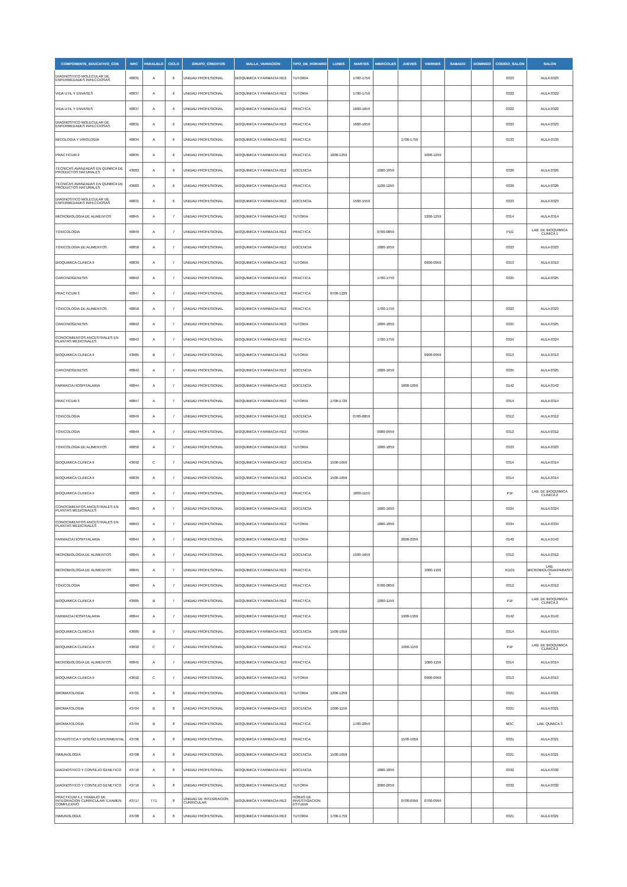| COMPONENTE_EDUCATIVO_COE | NRC | PARALELO | CICLO | GRUPO_CREDITOS | MALLA_VARIACION | TIPO_DE_HORARIO | LUNES | MARTES | MIERCOLES | JUEVES | VIERNES | SABADO | DOMINGO | CODIGO_SALON | SALON |
| --- | --- | --- | --- | --- | --- | --- | --- | --- | --- | --- | --- | --- | --- | --- | --- |
| DIAGNOSTICO MOLECULAR DE ENFERMEDADES INFECCIOSAS | 40831 | A | 6 | UNIDAD PROFESIONAL | BIOQUIMICA Y FARMACIA RE2 | TUTORIA | | 1700-1759 | | | | | | 0323 | AULA 0323 |
| VIDA UTIL Y ENVASES | 40837 | A | 6 | UNIDAD PROFESIONAL | BIOQUIMICA Y FARMACIA RE2 | TUTORIA | | 1700-1759 | | | | | | 0322 | AULA 0322 |
| VIDA UTIL Y ENVASES | 40837 | A | 6 | UNIDAD PROFESIONAL | BIOQUIMICA Y FARMACIA RE2 | PRACTICA | | 1600-1659 | | | | | | 0322 | AULA 0322 |
| DIAGNOSTICO MOLECULAR DE ENFERMEDADES INFECCIOSAS | 40831 | A | 6 | UNIDAD PROFESIONAL | BIOQUIMICA Y FARMACIA RE2 | PRACTICA | | 1600-1659 | | | | | | 0323 | AULA 0323 |
| MICOLOGIA Y VIROLOGIA | 40834 | A | 6 | UNIDAD PROFESIONAL | BIOQUIMICA Y FARMACIA RE2 | PRACTICA | | | | 1700-1759 | | | | 0133 | AULA 0133 |
| PRACTICUM 2 | 40835 | A | 6 | UNIDAD PROFESIONAL | BIOQUIMICA Y FARMACIA RE2 | PRACTICA | 1000-1259 | | | | 1000-1259 | | | | |
| TECNICAS AVANZADAS EN QUIMICA DE PRODUCTOS NATURALES | 43683 | A | 6 | UNIDAD PROFESIONAL | BIOQUIMICA Y FARMACIA RE2 | DOCENCIA | | | 1000-1059 | | | | | 0326 | AULA 0326 |
| TECNICAS AVANZADAS EN QUIMICA DE PRODUCTOS NATURALES | 43683 | A | 6 | UNIDAD PROFESIONAL | BIOQUIMICA Y FARMACIA RE2 | PRACTICA | | | 1100-1259 | | | | | 0326 | AULA 0326 |
| DIAGNOSTICO MOLECULAR DE ENFERMEDADES INFECCIOSAS | 40831 | A | 6 | UNIDAD PROFESIONAL | BIOQUIMICA Y FARMACIA RE2 | DOCENCIA | | 1500-1559 | | | | | | 0323 | AULA 0323 |
| MICROBIOLOGIA DE ALIMENTOS | 40845 | A | 7 | UNIDAD PROFESIONAL | BIOQUIMICA Y FARMACIA RE2 | TUTORIA | | | | | 1200-1259 | | | 0314 | AULA 0314 |
| TOXICOLOGIA | 40849 | A | 7 | UNIDAD PROFESIONAL | BIOQUIMICA Y FARMACIA RE2 | PRACTICA | | | 0700-0859 | | | | | P1G | LAB. DE BIOQUIMICA CLINICA 1 |
| TOXICOLOGIA DE ALIMENTOS | 40850 | A | 7 | UNIDAD PROFESIONAL | BIOQUIMICA Y FARMACIA RE2 | DOCENCIA | | | 1600-1659 | | | | | 0323 | AULA 0323 |
| BIOQUIMICA CLINICA II | 40839 | A | 7 | UNIDAD PROFESIONAL | BIOQUIMICA Y FARMACIA RE2 | TUTORIA | | | | | 0900-0959 | | | 0313 | AULA 0313 |
| CARCINOGENESIS | 40842 | A | 7 | UNIDAD PROFESIONAL | BIOQUIMICA Y FARMACIA RE2 | PRACTICA | | | 1700-1759 | | | | | 0325 | AULA 0325 |
| PRACTICUM 3 | 40847 | A | 7 | UNIDAD PROFESIONAL | BIOQUIMICA Y FARMACIA RE2 | PRACTICA | 0700-1229 | | | | | | | | |
| TOXICOLOGIA DE ALIMENTOS | 40850 | A | 7 | UNIDAD PROFESIONAL | BIOQUIMICA Y FARMACIA RE2 | PRACTICA | | | 1700-1759 | | | | | 0323 | AULA 0323 |
| CARCINOGENESIS | 40842 | A | 7 | UNIDAD PROFESIONAL | BIOQUIMICA Y FARMACIA RE2 | TUTORIA | | | 1800-1859 | | | | | 0325 | AULA 0325 |
| CONOCIMIENTOS ANCESTRALES EN PLANTAS MEDICINALES | 40843 | A | 7 | UNIDAD PROFESIONAL | BIOQUIMICA Y FARMACIA RE2 | PRACTICA | | | 1700-1759 | | | | | 0324 | AULA 0324 |
| BIOQUIMICA CLINICA II | 43685 | B | 7 | UNIDAD PROFESIONAL | BIOQUIMICA Y FARMACIA RE2 | TUTORIA | | | | | 0900-0959 | | | 0313 | AULA 0313 |
| CARCINOGENESIS | 40842 | A | 7 | UNIDAD PROFESIONAL | BIOQUIMICA Y FARMACIA RE2 | DOCENCIA | | | 1600-1659 | | | | | 0325 | AULA 0325 |
| FARMACIA HOSPITALARIA | 40844 | A | 7 | UNIDAD PROFESIONAL | BIOQUIMICA Y FARMACIA RE2 | DOCENCIA | | | | 1800-1859 | | | | 0142 | AULA 0142 |
| PRACTICUM 3 | 40847 | A | 7 | UNIDAD PROFESIONAL | BIOQUIMICA Y FARMACIA RE2 | TUTORIA | 1700-1729 | | | | | | | 0314 | AULA 0314 |
| TOXICOLOGIA | 40849 | A | 7 | UNIDAD PROFESIONAL | BIOQUIMICA Y FARMACIA RE2 | DOCENCIA | | 0700-0859 | | | | | | 0312 | AULA 0312 |
| TOXICOLOGIA | 40849 | A | 7 | UNIDAD PROFESIONAL | BIOQUIMICA Y FARMACIA RE2 | TUTORIA | | | 0900-0959 | | | | | 0312 | AULA 0312 |
| TOXICOLOGIA DE ALIMENTOS | 40850 | A | 7 | UNIDAD PROFESIONAL | BIOQUIMICA Y FARMACIA RE2 | TUTORIA | | | 1800-1859 | | | | | 0323 | AULA 0323 |
| BIOQUIMICA CLINICA II | 43692 | C | 7 | UNIDAD PROFESIONAL | BIOQUIMICA Y FARMACIA RE2 | DOCENCIA | 1500-1659 | | | | | | | 0314 | AULA 0314 |
| BIOQUIMICA CLINICA II | 40839 | A | 7 | UNIDAD PROFESIONAL | BIOQUIMICA Y FARMACIA RE2 | DOCENCIA | 1500-1659 | | | | | | | 0314 | AULA 0314 |
| BIOQUIMICA CLINICA II | 40839 | A | 7 | UNIDAD PROFESIONAL | BIOQUIMICA Y FARMACIA RE2 | PRACTICA | | 1000-1159 | | | | | | P1F | LAB. DE BIOQUIMICA CLINICA 2 |
| CONOCIMIENTOS ANCESTRALES EN PLANTAS MEDICINALES | 40843 | A | 7 | UNIDAD PROFESIONAL | BIOQUIMICA Y FARMACIA RE2 | DOCENCIA | | | 1600-1659 | | | | | 0324 | AULA 0324 |
| CONOCIMIENTOS ANCESTRALES EN PLANTAS MEDICINALES | 40843 | A | 7 | UNIDAD PROFESIONAL | BIOQUIMICA Y FARMACIA RE2 | TUTORIA | | | 1800-1859 | | | | | 0334 | AULA 0334 |
| FARMACIA HOSPITALARIA | 40844 | A | 7 | UNIDAD PROFESIONAL | BIOQUIMICA Y FARMACIA RE2 | TUTORIA | | | | 2000-2059 | | | | 0142 | AULA 0142 |
| MICROBIOLOGIA DE ALIMENTOS | 40845 | A | 7 | UNIDAD PROFESIONAL | BIOQUIMICA Y FARMACIA RE2 | DOCENCIA | | 1500-1659 | | | | | | 0312 | AULA 0312 |
| MICROBIOLOGIA DE ALIMENTOS | 40845 | A | 7 | UNIDAD PROFESIONAL | BIOQUIMICA Y FARMACIA RE2 | PRACTICA | | | | | 1000-1159 | | | R1O1 | LAB. MICROBIOLOGIA/PARASIT 1 |
| TOXICOLOGIA | 40849 | A | 7 | UNIDAD PROFESIONAL | BIOQUIMICA Y FARMACIA RE2 | PRACTICA | | | 0700-0859 | | | | | 0312 | AULA 0312 |
| BIOQUIMICA CLINICA II | 43685 | B | 7 | UNIDAD PROFESIONAL | BIOQUIMICA Y FARMACIA RE2 | PRACTICA | | | 1000-1159 | | | | | P1F | LAB. DE BIOQUIMICA CLINICA 2 |
| FARMACIA HOSPITALARIA | 40844 | A | 7 | UNIDAD PROFESIONAL | BIOQUIMICA Y FARMACIA RE2 | PRACTICA | | | | 1900-1959 | | | | 0142 | AULA 0142 |
| BIOQUIMICA CLINICA II | 43685 | B | 7 | UNIDAD PROFESIONAL | BIOQUIMICA Y FARMACIA RE2 | DOCENCIA | 1500-1659 | | | | | | | 0314 | AULA 0314 |
| BIOQUIMICA CLINICA II | 43692 | C | 7 | UNIDAD PROFESIONAL | BIOQUIMICA Y FARMACIA RE2 | PRACTICA | | | | 1000-1159 | | | | P1F | LAB. DE BIOQUIMICA CLINICA 2 |
| MICROBIOLOGIA DE ALIMENTOS | 40845 | A | 7 | UNIDAD PROFESIONAL | BIOQUIMICA Y FARMACIA RE2 | PRACTICA | | | | | 1000-1159 | | | 0314 | AULA 0314 |
| BIOQUIMICA CLINICA II | 43692 | C | 7 | UNIDAD PROFESIONAL | BIOQUIMICA Y FARMACIA RE2 | TUTORIA | | | | | 0900-0959 | | | 0313 | AULA 0313 |
| BROMATOLOGIA | 43701 | A | 8 | UNIDAD PROFESIONAL | BIOQUIMICA Y FARMACIA RE2 | TUTORIA | 1200-1259 | | | | | | | 0321 | AULA 0321 |
| BROMATOLOGIA | 43704 | B | 8 | UNIDAD PROFESIONAL | BIOQUIMICA Y FARMACIA RE2 | DOCENCIA | 1000-1159 | | | | | | | 0321 | AULA 0321 |
| BROMATOLOGIA | 43704 | B | 8 | UNIDAD PROFESIONAL | BIOQUIMICA Y FARMACIA RE2 | PRACTICA | | 1700-2059 | | | | | | M3C | LAB. QUMICA 3 |
| ESTADISTICA Y DISEÑO EXPERIMENTAL | 43706 | A | 8 | UNIDAD PROFESIONAL | BIOQUIMICA Y FARMACIA RE2 | PRACTICA | | | | 1500-1659 | | | | 0321 | AULA 0321 |
| INMUNOLOGIA | 43708 | A | 8 | UNIDAD PROFESIONAL | BIOQUIMICA Y FARMACIA RE2 | DOCENCIA | 1500-1659 | | | | | | | 0321 | AULA 0321 |
| DIAGNOSTICO Y CONSEJO GENETICO | 43716 | A | 8 | UNIDAD PROFESIONAL | BIOQUIMICA Y FARMACIA RE2 | DOCENCIA | | | 1800-1859 | | | | | 0332 | AULA 0332 |
| DIAGNOSTICO Y CONSEJO GENETICO | 43716 | A | 8 | UNIDAD PROFESIONAL | BIOQUIMICA Y FARMACIA RE2 | TUTORIA | | | 2000-2059 | | | | | 0332 | AULA 0332 |
| PRACTICUM 4.1 TRABAJO DE INTEGRACION CURRICULAR/ EXAMEN COMPLEXIVO | 43717 | TT1 | 8 | UNIDAD DE INTEGRACION CURRICULAR | BIOQUIMICA Y FARMACIA RE2 | HORAS DE INVESTIGACION ESTUDIA | | | | 0700-0959 | 0700-0959 | | | | |
| INMUNOLOGIA | 43708 | A | 8 | UNIDAD PROFESIONAL | BIOQUIMICA Y FARMACIA RE2 | TUTORIA | 1700-1759 | | | | | | | 0321 | AULA 0321 |